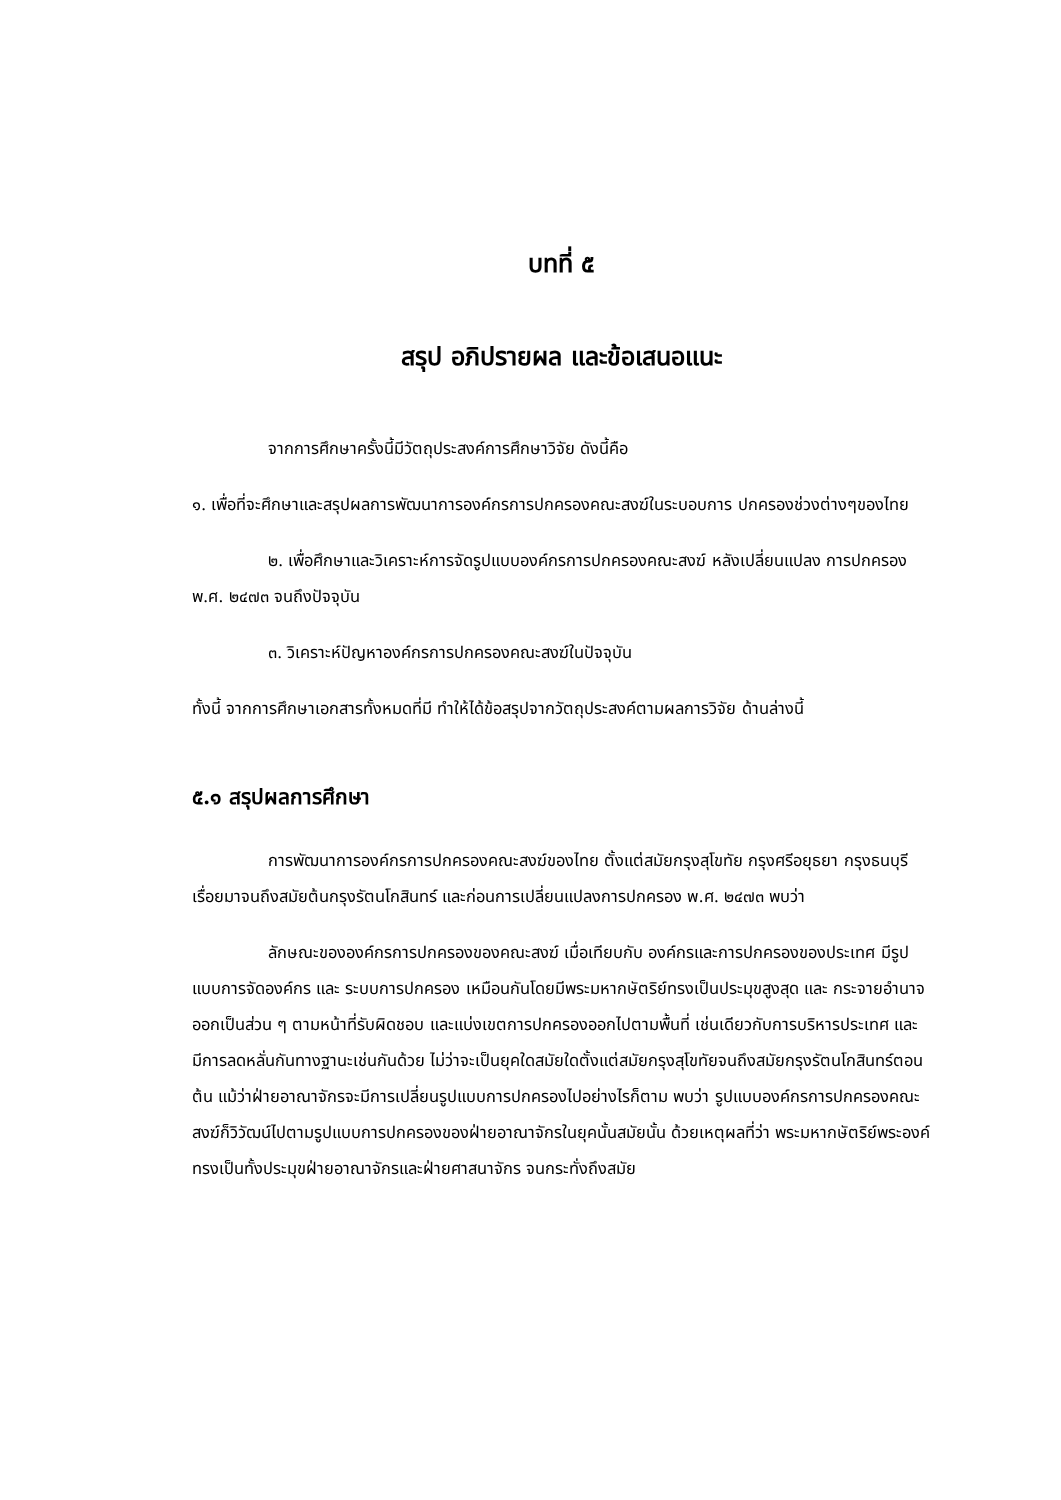บทที่ ๕
สรุป อภิปรายผล และข้อเสนอแนะ
จากการศึกษาครั้งนี้มีวัตถุประสงค์การศึกษาวิจัย ดังนี้คือ
๑. เพื่อที่จะศึกษาและสรุปผลการพัฒนาการองค์กรการปกครองคณะสงฆ์ในระบอบการ ปกครองช่วงต่างๆของไทย
๒. เพื่อศึกษาและวิเคราะห์การจัดรูปแบบองค์กรการปกครองคณะสงฆ์ หลังเปลี่ยนแปลง การปกครอง พ.ศ. ๒๔๗๓ จนถึงปัจจุบัน
๓. วิเคราะห์ปัญหาองค์กรการปกครองคณะสงฆ์ในปัจจุบัน
ทั้งนี้ จากการศึกษาเอกสารทั้งหมดที่มี ทำให้ได้ข้อสรุปจากวัตถุประสงค์ตามผลการวิจัย ด้านล่างนี้
๕.๑ สรุปผลการศึกษา
การพัฒนาการองค์กรการปกครองคณะสงฆ์ของไทย ตั้งแต่สมัยกรุงสุโขทัย กรุงศรีอยุธยา กรุงธนบุรีเรื่อยมาจนถึงสมัยต้นกรุงรัตนโกสินทร์ และก่อนการเปลี่ยนแปลงการปกครอง พ.ศ. ๒๔๗๓ พบว่า
ลักษณะขององค์กรการปกครองของคณะสงฆ์ เมื่อเทียบกับ องค์กรและการปกครองของประเทศ มีรูปแบบการจัดองค์กร และ ระบบการปกครอง เหมือนกันโดยมีพระมหากษัตริย์ทรงเป็นประมุขสูงสุด และ กระจายอำนาจออกเป็นส่วน ๆ ตามหน้าที่รับผิดชอบ และแบ่งเขตการปกครองออกไปตามพื้นที่ เช่นเดียวกับการบริหารประเทศ และ มีการลดหลั่นกันทางฐานะเช่นกันด้วย ไม่ว่าจะเป็นยุคใดสมัยใดตั้งแต่สมัยกรุงสุโขทัยจนถึงสมัยกรุงรัตนโกสินทร์ตอนต้น แม้ว่าฝ่ายอาณาจักรจะมีการเปลี่ยนรูปแบบการปกครองไปอย่างไรก็ตาม พบว่า รูปแบบองค์กรการปกครองคณะสงฆ์ก็วิวัฒน์ไปตามรูปแบบการปกครองของฝ่ายอาณาจักรในยุคนั้นสมัยนั้น ด้วยเหตุผลที่ว่า พระมหากษัตริย์พระองค์ทรงเป็นทั้งประมุขฝ่ายอาณาจักรและฝ่ายศาสนาจักร จนกระทั่งถึงสมัย